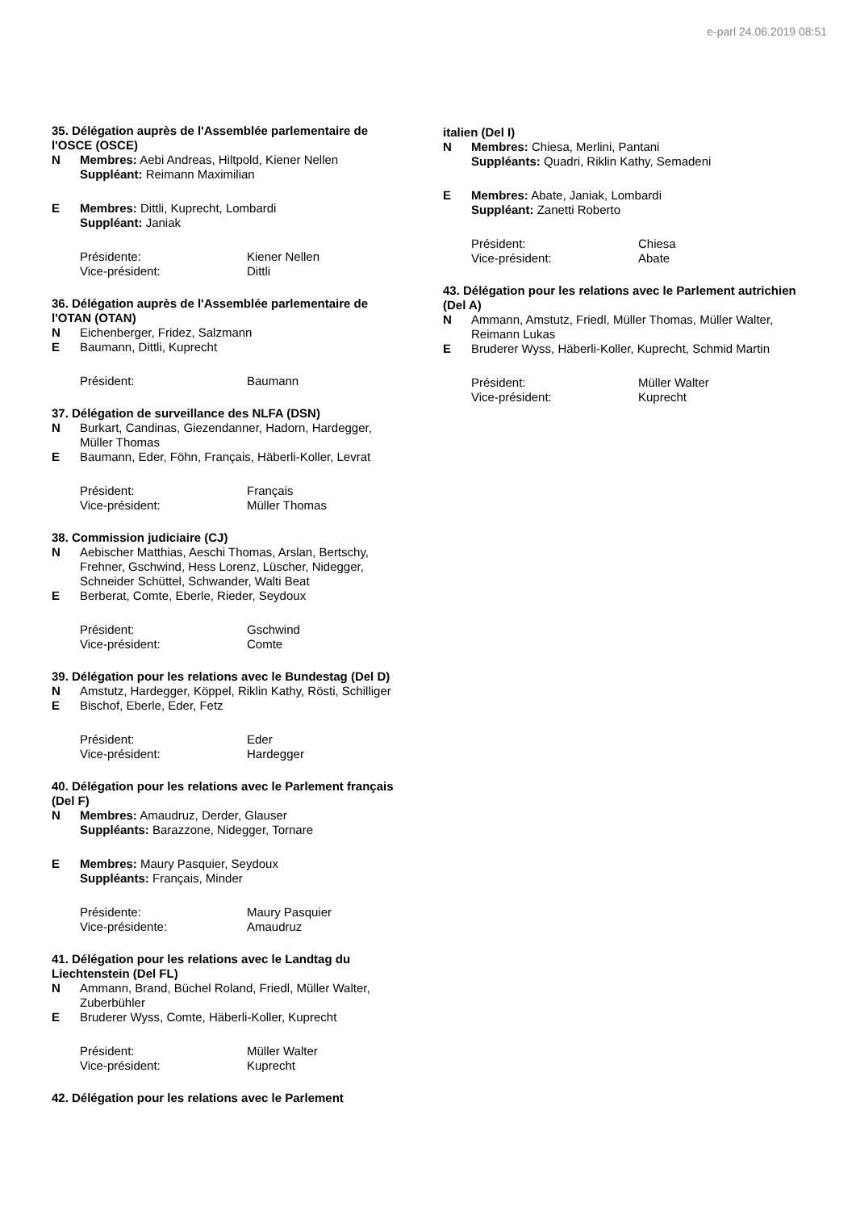e-parl 24.06.2019 08:51
35. Délégation auprès de l'Assemblée parlementaire de l'OSCE (OSCE)
N Membres: Aebi Andreas, Hiltpold, Kiener Nellen
Suppléant: Reimann Maximilian
E Membres: Dittli, Kuprecht, Lombardi
Suppléant: Janiak
Présidente: Kiener Nellen
Vice-président: Dittli
36. Délégation auprès de l'Assemblée parlementaire de l'OTAN (OTAN)
N Eichenberger, Fridez, Salzmann
E Baumann, Dittli, Kuprecht
Président: Baumann
37. Délégation de surveillance des NLFA (DSN)
N Burkart, Candinas, Giezendanner, Hadorn, Hardegger, Müller Thomas
E Baumann, Eder, Föhn, Français, Häberli-Koller, Levrat
Président: Français
Vice-président: Müller Thomas
38. Commission judiciaire (CJ)
N Aebischer Matthias, Aeschi Thomas, Arslan, Bertschy, Frehner, Gschwind, Hess Lorenz, Lüscher, Nidegger, Schneider Schüttel, Schwander, Walti Beat
E Berberat, Comte, Eberle, Rieder, Seydoux
Président: Gschwind
Vice-président: Comte
39. Délégation pour les relations avec le Bundestag (Del D)
N Amstutz, Hardegger, Köppel, Riklin Kathy, Rösti, Schilliger
E Bischof, Eberle, Eder, Fetz
Président: Eder
Vice-président: Hardegger
40. Délégation pour les relations avec le Parlement français (Del F)
N Membres: Amaudruz, Derder, Glauser
Suppléants: Barazzone, Nidegger, Tornare
E Membres: Maury Pasquier, Seydoux
Suppléants: Français, Minder
Présidente: Maury Pasquier
Vice-présidente: Amaudruz
41. Délégation pour les relations avec le Landtag du Liechtenstein (Del FL)
N Ammann, Brand, Büchel Roland, Friedl, Müller Walter, Zuberbühler
E Bruderer Wyss, Comte, Häberli-Koller, Kuprecht
Président: Müller Walter
Vice-président: Kuprecht
42. Délégation pour les relations avec le Parlement
italien (Del I)
N Membres: Chiesa, Merlini, Pantani
Suppléants: Quadri, Riklin Kathy, Semadeni
E Membres: Abate, Janiak, Lombardi
Suppléant: Zanetti Roberto
Président: Chiesa
Vice-président: Abate
43. Délégation pour les relations avec le Parlement autrichien (Del A)
N Ammann, Amstutz, Friedl, Müller Thomas, Müller Walter, Reimann Lukas
E Bruderer Wyss, Häberli-Koller, Kuprecht, Schmid Martin
Président: Müller Walter
Vice-président: Kuprecht